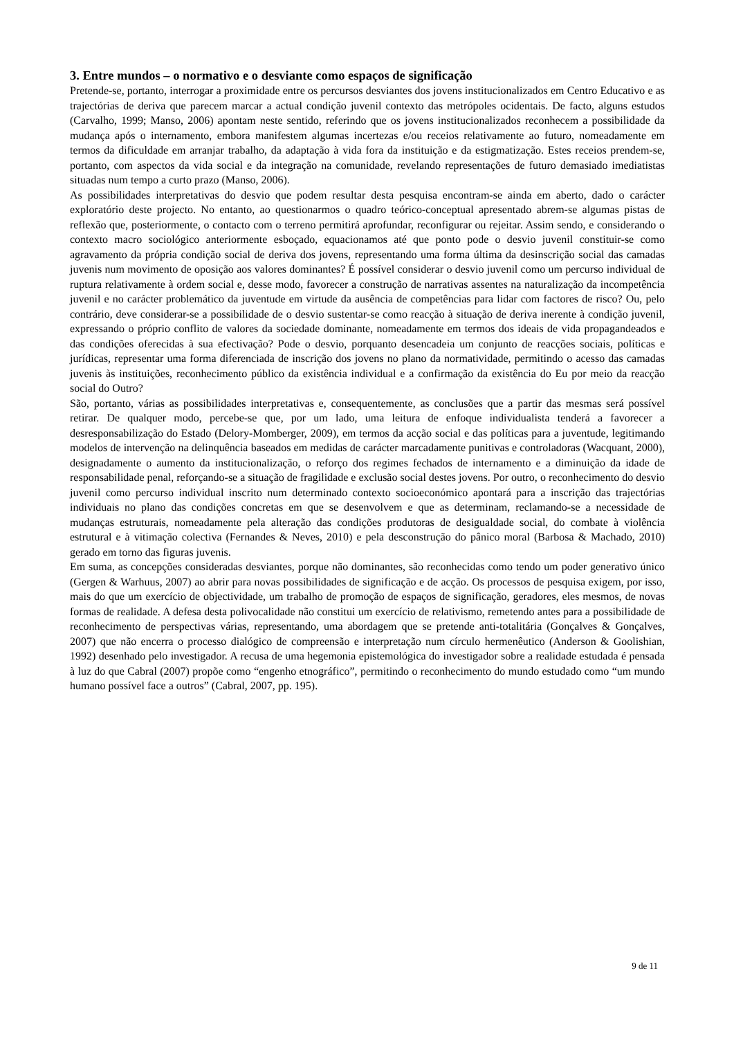3. Entre mundos – o normativo e o desviante como espaços de significação
Pretende-se, portanto, interrogar a proximidade entre os percursos desviantes dos jovens institucionalizados em Centro Educativo e as trajectórias de deriva que parecem marcar a actual condição juvenil contexto das metrópoles ocidentais. De facto, alguns estudos (Carvalho, 1999; Manso, 2006) apontam neste sentido, referindo que os jovens institucionalizados reconhecem a possibilidade da mudança após o internamento, embora manifestem algumas incertezas e/ou receios relativamente ao futuro, nomeadamente em termos da dificuldade em arranjar trabalho, da adaptação à vida fora da instituição e da estigmatização. Estes receios prendem-se, portanto, com aspectos da vida social e da integração na comunidade, revelando representações de futuro demasiado imediatistas situadas num tempo a curto prazo (Manso, 2006).
As possibilidades interpretativas do desvio que podem resultar desta pesquisa encontram-se ainda em aberto, dado o carácter exploratório deste projecto. No entanto, ao questionarmos o quadro teórico-conceptual apresentado abrem-se algumas pistas de reflexão que, posteriormente, o contacto com o terreno permitirá aprofundar, reconfigurar ou rejeitar. Assim sendo, e considerando o contexto macro sociológico anteriormente esboçado, equacionamos até que ponto pode o desvio juvenil constituir-se como agravamento da própria condição social de deriva dos jovens, representando uma forma última da desinscrição social das camadas juvenis num movimento de oposição aos valores dominantes? É possível considerar o desvio juvenil como um percurso individual de ruptura relativamente à ordem social e, desse modo, favorecer a construção de narrativas assentes na naturalização da incompetência juvenil e no carácter problemático da juventude em virtude da ausência de competências para lidar com factores de risco? Ou, pelo contrário, deve considerar-se a possibilidade de o desvio sustentar-se como reacção à situação de deriva inerente à condição juvenil, expressando o próprio conflito de valores da sociedade dominante, nomeadamente em termos dos ideais de vida propagandeados e das condições oferecidas à sua efectivação? Pode o desvio, porquanto desencadeia um conjunto de reacções sociais, políticas e jurídicas, representar uma forma diferenciada de inscrição dos jovens no plano da normatividade, permitindo o acesso das camadas juvenis às instituições, reconhecimento público da existência individual e a confirmação da existência do Eu por meio da reacção social do Outro?
São, portanto, várias as possibilidades interpretativas e, consequentemente, as conclusões que a partir das mesmas será possível retirar. De qualquer modo, percebe-se que, por um lado, uma leitura de enfoque individualista tenderá a favorecer a desresponsabilização do Estado (Delory-Momberger, 2009), em termos da acção social e das políticas para a juventude, legitimando modelos de intervenção na delinquência baseados em medidas de carácter marcadamente punitivas e controladoras (Wacquant, 2000), designadamente o aumento da institucionalização, o reforço dos regimes fechados de internamento e a diminuição da idade de responsabilidade penal, reforçando-se a situação de fragilidade e exclusão social destes jovens. Por outro, o reconhecimento do desvio juvenil como percurso individual inscrito num determinado contexto socioeconómico apontará para a inscrição das trajectórias individuais no plano das condições concretas em que se desenvolvem e que as determinam, reclamando-se a necessidade de mudanças estruturais, nomeadamente pela alteração das condições produtoras de desigualdade social, do combate à violência estrutural e à vitimação colectiva (Fernandes & Neves, 2010) e pela desconstrução do pânico moral (Barbosa & Machado, 2010) gerado em torno das figuras juvenis.
Em suma, as concepções consideradas desviantes, porque não dominantes, são reconhecidas como tendo um poder generativo único (Gergen & Warhuus, 2007) ao abrir para novas possibilidades de significação e de acção. Os processos de pesquisa exigem, por isso, mais do que um exercício de objectividade, um trabalho de promoção de espaços de significação, geradores, eles mesmos, de novas formas de realidade. A defesa desta polivocalidade não constitui um exercício de relativismo, remetendo antes para a possibilidade de reconhecimento de perspectivas várias, representando, uma abordagem que se pretende anti-totalitária (Gonçalves & Gonçalves, 2007) que não encerra o processo dialógico de compreensão e interpretação num círculo hermenêutico (Anderson & Goolishian, 1992) desenhado pelo investigador. A recusa de uma hegemonia epistemológica do investigador sobre a realidade estudada é pensada à luz do que Cabral (2007) propõe como “engenho etnográfico”, permitindo o reconhecimento do mundo estudado como “um mundo humano possível face a outros” (Cabral, 2007, pp. 195).
9 de 11